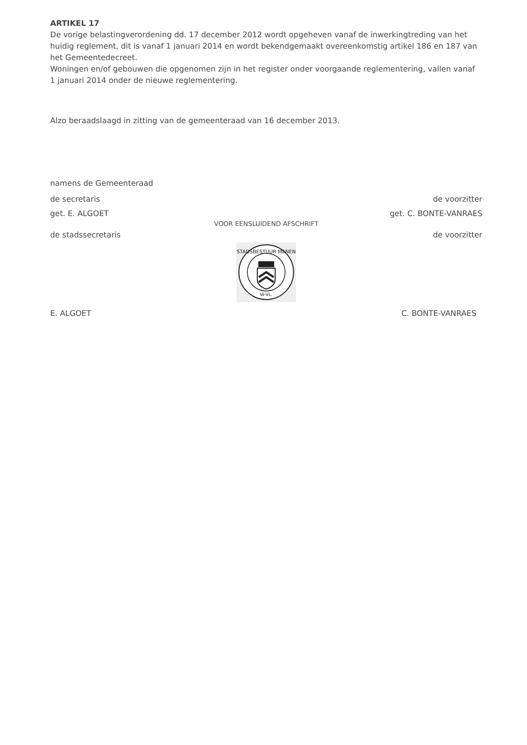ARTIKEL 17
De vorige belastingverordening dd. 17 december 2012 wordt opgeheven vanaf de inwerkingtreding van het huidig reglement, dit is vanaf 1 januari 2014 en wordt bekendgemaakt overeenkomstig artikel 186 en 187 van het Gemeentedecreet.
Woningen en/of gebouwen die opgenomen zijn in het register onder voorgaande reglementering, vallen vanaf 1 januari 2014 onder de nieuwe reglementering.
Alzo beraadslaagd in zitting van de gemeenteraad van 16 december 2013.
namens de Gemeenteraad
de secretaris de voorzitter
get. E. ALGOET get. C. BONTE-VANRAES
VOOR EENSLUIDEND AFSCHRIFT
de stadssecretaris de voorzitter
STADSBESTUUR MENEN
W-VL.
E. ALGOET C. BONTE-VANRAES